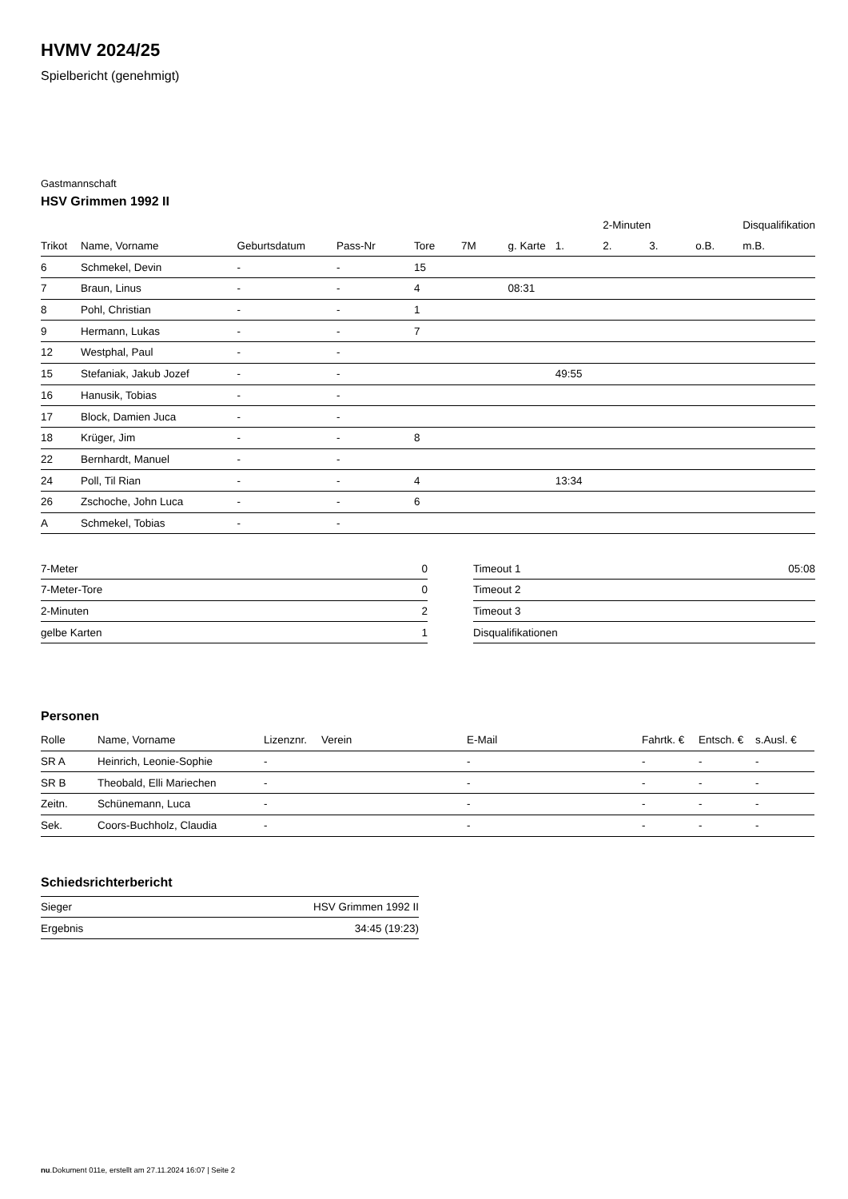HVMV 2024/25
Spielbericht (genehmigt)
Gastmannschaft
HSV Grimmen 1992 II
| | | | | | | | | 2-Minuten | | | Disqualifikation |
| --- | --- | --- | --- | --- | --- | --- | --- | --- | --- | --- | --- |
| Trikot | Name, Vorname | Geburtsdatum | Pass-Nr | Tore | 7M | g. Karte | 1. | 2. | 3. | o.B. | m.B. |
| 6 | Schmekel, Devin | - | - | 15 | | | | | | | |
| 7 | Braun, Linus | - | - | 4 | | 08:31 | | | | | |
| 8 | Pohl, Christian | - | - | 1 | | | | | | | |
| 9 | Hermann, Lukas | - | - | 7 | | | | | | | |
| 12 | Westphal, Paul | - | - | | | | | | | | |
| 15 | Stefaniak, Jakub Jozef | - | - | | | | 49:55 | | | | |
| 16 | Hanusik, Tobias | - | - | | | | | | | | |
| 17 | Block, Damien Juca | - | - | | | | | | | | |
| 18 | Krüger, Jim | - | - | 8 | | | | | | | |
| 22 | Bernhardt, Manuel | - | - | | | | | | | | |
| 24 | Poll, Til Rian | - | - | 4 | | | 13:34 | | | | |
| 26 | Zschoche, John Luca | - | - | 6 | | | | | | | |
| A | Schmekel, Tobias | - | - | | | | | | | | |
| 7-Meter | 0 |
| 7-Meter-Tore | 0 |
| 2-Minuten | 2 |
| gelbe Karten | 1 |
| Timeout 1 | 05:08 |
| Timeout 2 | |
| Timeout 3 | |
| Disqualifikationen | |
Personen
| Rolle | Name, Vorname | Lizenznr. | Verein | E-Mail | Fahrtk. € | Entsch. € | s.Ausl. € |
| --- | --- | --- | --- | --- | --- | --- | --- |
| SR A | Heinrich, Leonie-Sophie | - | | - | - | - | - |
| SR B | Theobald, Elli Mariechen | - | | - | - | - | - |
| Zeitn. | Schünemann, Luca | - | | - | - | - | - |
| Sek. | Coors-Buchholz, Claudia | - | | - | - | - | - |
Schiedsrichterbericht
| Sieger | HSV Grimmen 1992 II |
| Ergebnis | 34:45 (19:23) |
nu.Dokument 011e, erstellt am 27.11.2024 16:07 | Seite 2